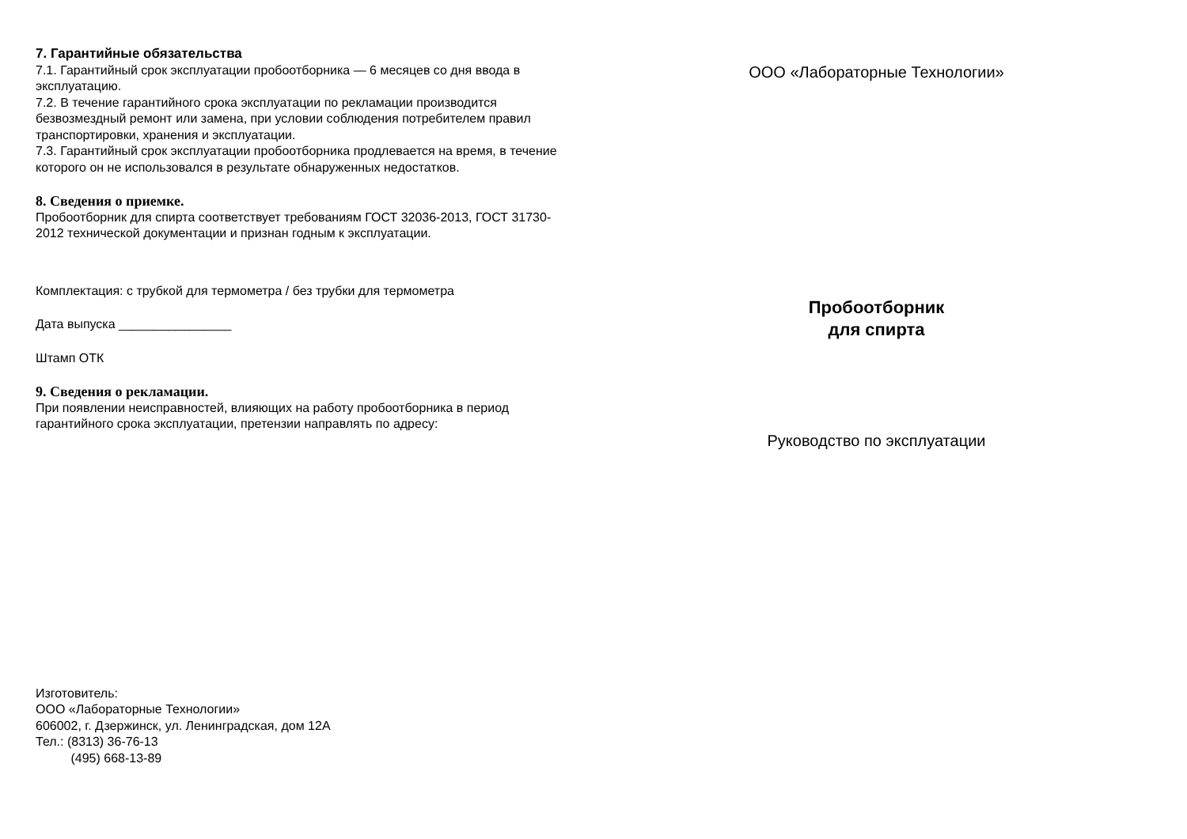7. Гарантийные обязательства
7.1. Гарантийный срок эксплуатации пробоотборника — 6 месяцев со дня ввода в эксплуатацию.
7.2. В течение гарантийного срока эксплуатации по рекламации производится безвозмездный ремонт или замена, при условии соблюдения потребителем правил транспортировки, хранения и эксплуатации.
7.3. Гарантийный срок эксплуатации пробоотборника продлевается на время, в течение которого он не использовался в результате обнаруженных недостатков.
8. Сведения о приемке.
Пробоотборник для спирта соответствует требованиям ГОСТ 32036-2013, ГОСТ 31730-2012 технической документации и признан годным к эксплуатации.
Комплектация: с трубкой для термометра / без трубки для термометра
Дата выпуска ________________
Штамп ОТК
9. Сведения о рекламации.
При появлении неисправностей, влияющих на работу пробоотборника в период гарантийного срока эксплуатации, претензии направлять по адресу:
Изготовитель:
ООО «Лабораторные Технологии»
606002, г. Дзержинск, ул. Ленинградская, дом 12А
Тел.: (8313) 36-76-13
(495) 668-13-89
ООО «Лабораторные Технологии»
Пробоотборник
для спирта
Руководство по эксплуатации